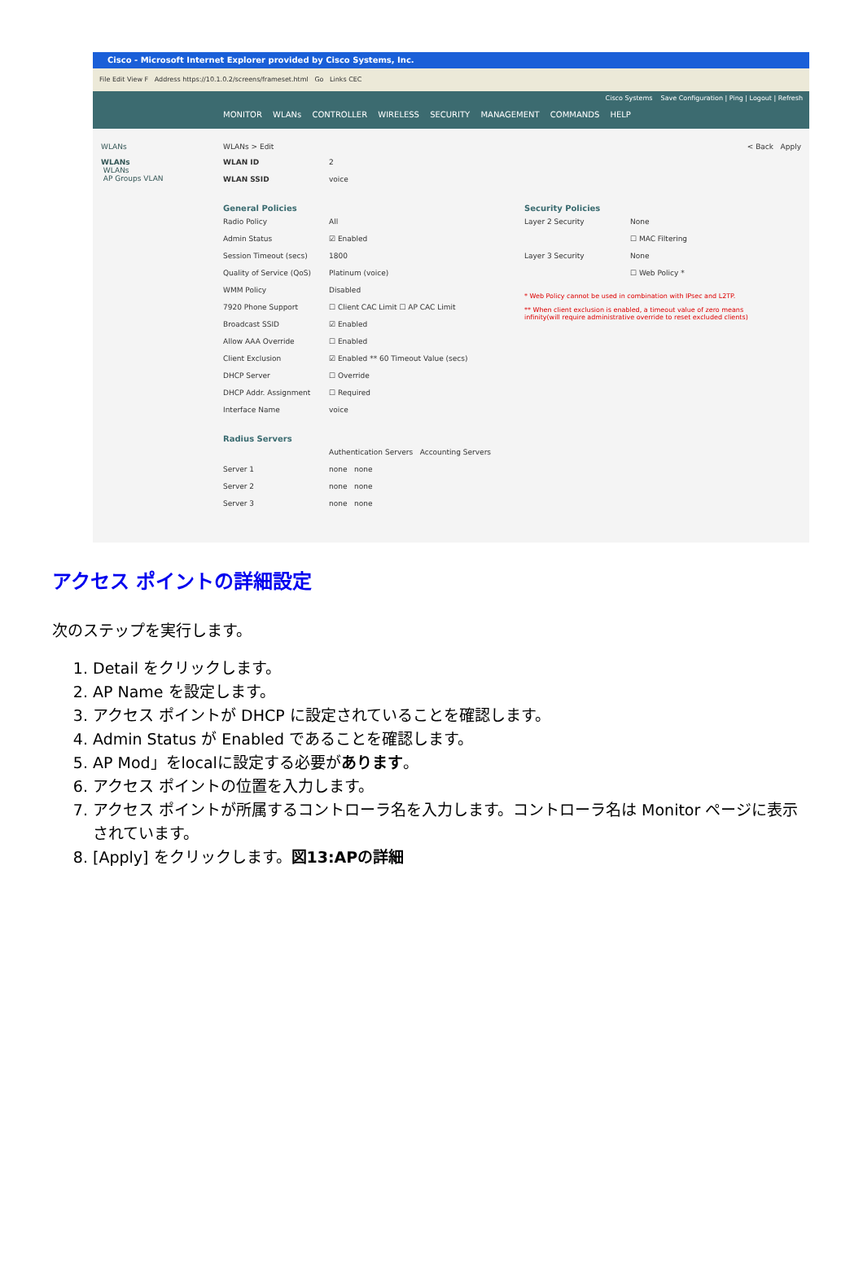Cisco - Microsoft Internet Explorer provided by Cisco Systems, Inc.
File Edit View F Address https://10.1.0.2/screens/frameset.html Go Links CEC
Cisco Systems Save Configuration | Ping | Logout | Refresh
MONITOR WLANs CONTROLLER WIRELESS SECURITY MANAGEMENT COMMANDS HELP
WLANs
WLANs
WLANs
AP Groups VLAN
WLANs > Edit < Back Apply
WLAN ID 2
WLAN SSID voice
General Policies
Radio Policy All
Admin Status ☑ Enabled
Session Timeout (secs) 1800
Quality of Service (QoS) Platinum (voice)
WMM Policy Disabled
7920 Phone Support ☐ Client CAC Limit ☐ AP CAC Limit
Broadcast SSID ☑ Enabled
Allow AAA Override ☐ Enabled
Client Exclusion ☑ Enabled ** 60 Timeout Value (secs)
DHCP Server ☐ Override
DHCP Addr. Assignment ☐ Required
Interface Name voice
Radius Servers
Authentication Servers Accounting Servers
Server 1 none none
Server 2 none none
Server 3 none none
Security Policies
Layer 2 Security None
☐ MAC Filtering
Layer 3 Security None
☐ Web Policy *
* Web Policy cannot be used in combination with IPsec and L2TP.
** When client exclusion is enabled, a timeout value of zero means infinity(will require administrative override to reset excluded clients)
アクセス ポイントの詳細設定
次のステップを実行します。
1. Detail をクリックします。
2. AP Name を設定します。
3. アクセス ポイントが DHCP に設定されていることを確認します。
4. Admin Status が Enabled であることを確認します。
5. AP Mod」をlocalに設定する必要があります。
6. アクセス ポイントの位置を入力します。
7. アクセス ポイントが所属するコントローラ名を入力します。コントローラ名は Monitor ページに表示されています。
8. [Apply] をクリックします。図13:APの詳細